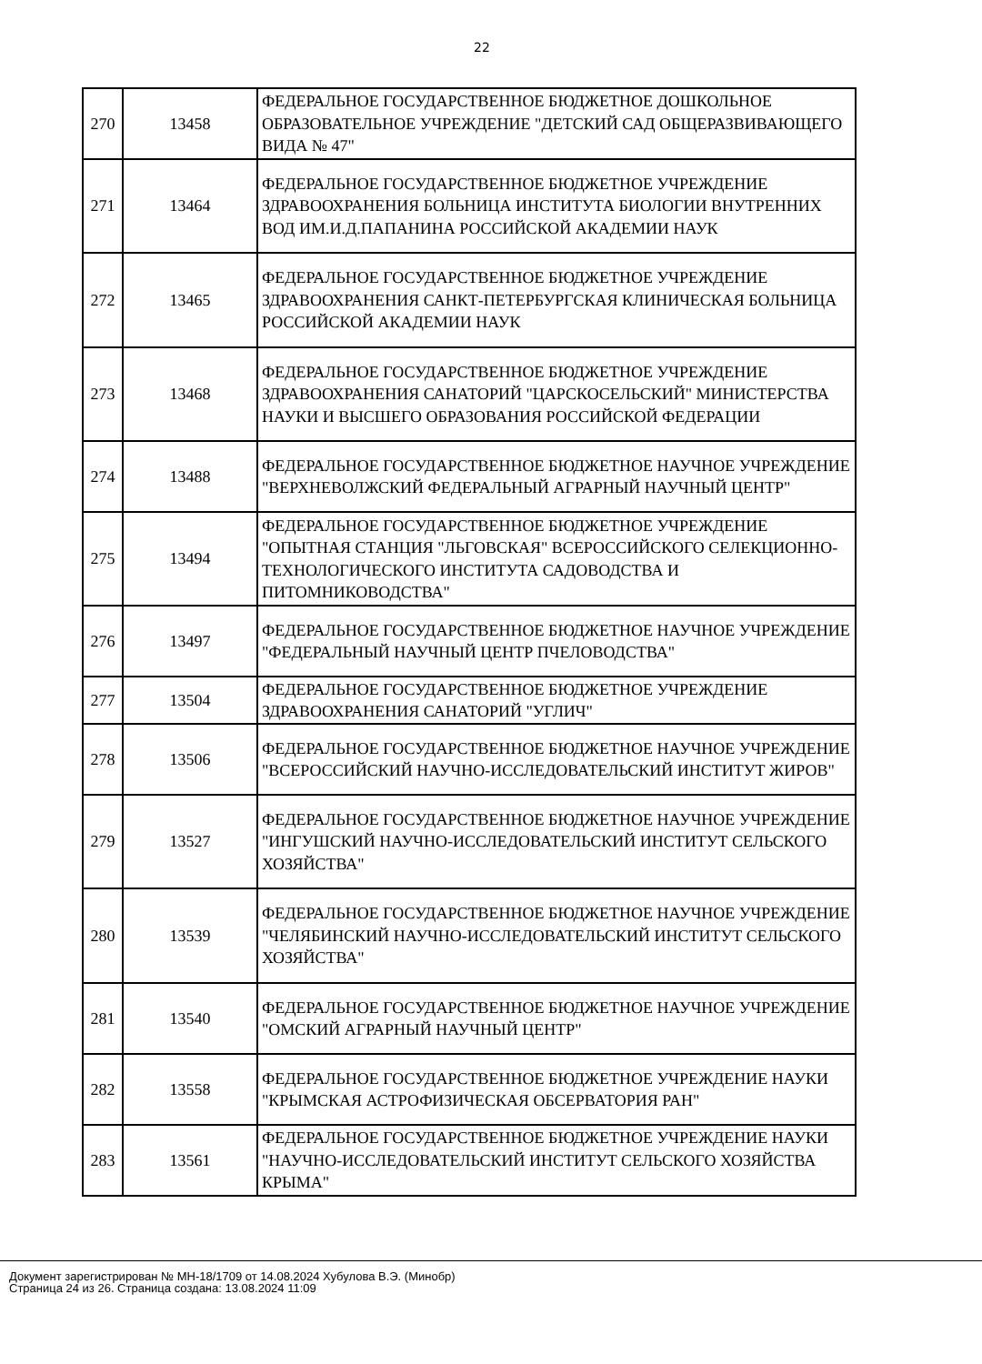22
| 270 | 13458 | ФЕДЕРАЛЬНОЕ ГОСУДАРСТВЕННОЕ БЮДЖЕТНОЕ ДОШКОЛЬНОЕ ОБРАЗОВАТЕЛЬНОЕ УЧРЕЖДЕНИЕ "ДЕТСКИЙ САД ОБЩЕРАЗВИВАЮЩЕГО ВИДА № 47" |
| 271 | 13464 | ФЕДЕРАЛЬНОЕ ГОСУДАРСТВЕННОЕ БЮДЖЕТНОЕ УЧРЕЖДЕНИЕ ЗДРАВООХРАНЕНИЯ БОЛЬНИЦА ИНСТИТУТА БИОЛОГИИ ВНУТРЕННИХ ВОД ИМ.И.Д.ПАПАНИНА РОССИЙСКОЙ АКАДЕМИИ НАУК |
| 272 | 13465 | ФЕДЕРАЛЬНОЕ ГОСУДАРСТВЕННОЕ БЮДЖЕТНОЕ УЧРЕЖДЕНИЕ ЗДРАВООХРАНЕНИЯ САНКТ-ПЕТЕРБУРГСКАЯ КЛИНИЧЕСКАЯ БОЛЬНИЦА РОССИЙСКОЙ АКАДЕМИИ НАУК |
| 273 | 13468 | ФЕДЕРАЛЬНОЕ ГОСУДАРСТВЕННОЕ БЮДЖЕТНОЕ УЧРЕЖДЕНИЕ ЗДРАВООХРАНЕНИЯ САНАТОРИЙ "ЦАРСКОСЕЛЬСКИЙ" МИНИСТЕРСТВА НАУКИ И ВЫСШЕГО ОБРАЗОВАНИЯ РОССИЙСКОЙ ФЕДЕРАЦИИ |
| 274 | 13488 | ФЕДЕРАЛЬНОЕ ГОСУДАРСТВЕННОЕ БЮДЖЕТНОЕ НАУЧНОЕ УЧРЕЖДЕНИЕ "ВЕРХНЕВОЛЖСКИЙ ФЕДЕРАЛЬНЫЙ АГРАРНЫЙ НАУЧНЫЙ ЦЕНТР" |
| 275 | 13494 | ФЕДЕРАЛЬНОЕ ГОСУДАРСТВЕННОЕ БЮДЖЕТНОЕ УЧРЕЖДЕНИЕ "ОПЫТНАЯ СТАНЦИЯ "ЛЬГОВСКАЯ" ВСЕРОССИЙСКОГО СЕЛЕКЦИОННО-ТЕХНОЛОГИЧЕСКОГО ИНСТИТУТА САДОВОДСТВА И ПИТОМНИКОВОДСТВА" |
| 276 | 13497 | ФЕДЕРАЛЬНОЕ ГОСУДАРСТВЕННОЕ БЮДЖЕТНОЕ НАУЧНОЕ УЧРЕЖДЕНИЕ "ФЕДЕРАЛЬНЫЙ НАУЧНЫЙ ЦЕНТР ПЧЕЛОВОДСТВА" |
| 277 | 13504 | ФЕДЕРАЛЬНОЕ ГОСУДАРСТВЕННОЕ БЮДЖЕТНОЕ УЧРЕЖДЕНИЕ ЗДРАВООХРАНЕНИЯ САНАТОРИЙ "УГЛИЧ" |
| 278 | 13506 | ФЕДЕРАЛЬНОЕ ГОСУДАРСТВЕННОЕ БЮДЖЕТНОЕ НАУЧНОЕ УЧРЕЖДЕНИЕ "ВСЕРОССИЙСКИЙ НАУЧНО-ИССЛЕДОВАТЕЛЬСКИЙ ИНСТИТУТ ЖИРОВ" |
| 279 | 13527 | ФЕДЕРАЛЬНОЕ ГОСУДАРСТВЕННОЕ БЮДЖЕТНОЕ НАУЧНОЕ УЧРЕЖДЕНИЕ "ИНГУШСКИЙ НАУЧНО-ИССЛЕДОВАТЕЛЬСКИЙ ИНСТИТУТ СЕЛЬСКОГО ХОЗЯЙСТВА" |
| 280 | 13539 | ФЕДЕРАЛЬНОЕ ГОСУДАРСТВЕННОЕ БЮДЖЕТНОЕ НАУЧНОЕ УЧРЕЖДЕНИЕ "ЧЕЛЯБИНСКИЙ НАУЧНО-ИССЛЕДОВАТЕЛЬСКИЙ ИНСТИТУТ СЕЛЬСКОГО ХОЗЯЙСТВА" |
| 281 | 13540 | ФЕДЕРАЛЬНОЕ ГОСУДАРСТВЕННОЕ БЮДЖЕТНОЕ НАУЧНОЕ УЧРЕЖДЕНИЕ "ОМСКИЙ АГРАРНЫЙ НАУЧНЫЙ ЦЕНТР" |
| 282 | 13558 | ФЕДЕРАЛЬНОЕ ГОСУДАРСТВЕННОЕ БЮДЖЕТНОЕ УЧРЕЖДЕНИЕ НАУКИ "КРЫМСКАЯ АСТРОФИЗИЧЕСКАЯ ОБСЕРВАТОРИЯ РАН" |
| 283 | 13561 | ФЕДЕРАЛЬНОЕ ГОСУДАРСТВЕННОЕ БЮДЖЕТНОЕ УЧРЕЖДЕНИЕ НАУКИ "НАУЧНО-ИССЛЕДОВАТЕЛЬСКИЙ ИНСТИТУТ СЕЛЬСКОГО ХОЗЯЙСТВА КРЫМА" |
Документ зарегистрирован № МН-18/1709 от 14.08.2024 Хубулова В.Э. (Минобр)
Страница 24 из 26. Страница создана: 13.08.2024 11:09